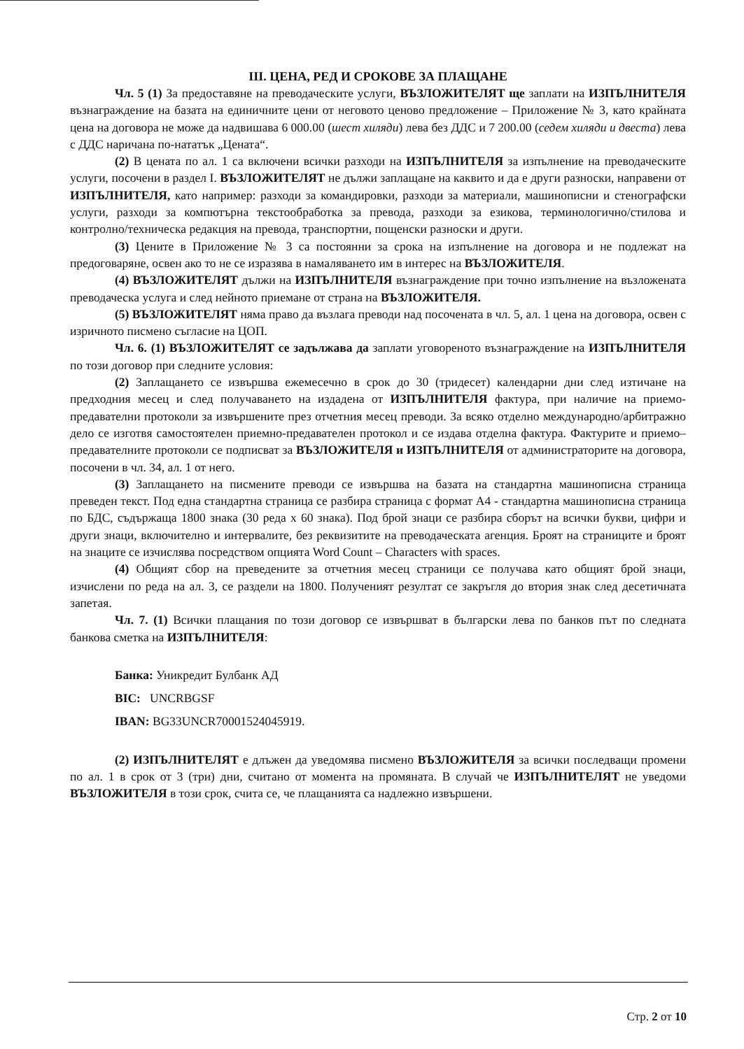III. ЦЕНА, РЕД И СРОКОВЕ ЗА ПЛАЩАНЕ
Чл. 5 (1) За предоставяне на преводаческите услуги, ВЪЗЛОЖИТЕЛЯТ ще заплати на ИЗПЪЛНИТЕЛЯ възнаграждение на базата на единичните цени от неговото ценово предложение – Приложение № 3, като крайната цена на договора не може да надвишава 6 000.00 (шест хиляди) лева без ДДС и 7 200.00 (седем хиляди и двеста) лева с ДДС наричана по-нататък „Цената“.
(2) В цената по ал. 1 са включени всички разходи на ИЗПЪЛНИТЕЛЯ за изпълнение на преводаческите услуги, посочени в раздел I. ВЪЗЛОЖИТЕЛЯТ не дължи заплащане на каквито и да е други разноски, направени от ИЗПЪЛНИТЕЛЯ, като например: разходи за командировки, разходи за материали, машинописни и стенографски услуги, разходи за компютърна текстообработка за превода, разходи за езикова, терминологично/стилова и контролно/техническа редакция на превода, транспортни, пощенски разноски и други.
(3) Цените в Приложение № 3 са постоянни за срока на изпълнение на договора и не подлежат на предоговаряне, освен ако то не се изразява в намаляването им в интерес на ВЪЗЛОЖИТЕЛЯ.
(4) ВЪЗЛОЖИТЕЛЯТ дължи на ИЗПЪЛНИТЕЛЯ възнаграждение при точно изпълнение на възложената преводаческа услуга и след нейното приемане от страна на ВЪЗЛОЖИТЕЛЯ.
(5) ВЪЗЛОЖИТЕЛЯТ няма право да възлага преводи над посочената в чл. 5, ал. 1 цена на договора, освен с изричното писмено съгласие на ЦОП.
Чл. 6. (1) ВЪЗЛОЖИТЕЛЯТ се задължава да заплати уговореното възнаграждение на ИЗПЪЛНИТЕЛЯ по този договор при следните условия:
(2) Заплащането се извършва ежемесечно в срок до 30 (тридесет) календарни дни след изтичане на предходния месец и след получаването на издадена от ИЗПЪЛНИТЕЛЯ фактура, при наличие на приемо-предавателни протоколи за извършените през отчетния месец преводи. За всяко отделно международно/арбитражно дело се изготвя самостоятелен приемно-предавателен протокол и се издава отделна фактура. Фактурите и приемо–предавателните протоколи се подписват за ВЪЗЛОЖИТЕЛЯ и ИЗПЪЛНИТЕЛЯ от администраторите на договора, посочени в чл. 34, ал. 1 от него.
(3) Заплащането на писмените преводи се извършва на базата на стандартна машинописна страница преведен текст. Под една стандартна страница се разбира страница с формат А4 - стандартна машинописна страница по БДС, съдържаща 1800 знака (30 реда х 60 знака). Под брой знаци се разбира сборът на всички букви, цифри и други знаци, включително и интервалите, без реквизитите на преводаческата агенция. Броят на страниците и броят на знаците се изчислява посредством опцията Word Count – Characters with spaces.
(4) Общият сбор на преведените за отчетния месец страници се получава като общият брой знаци, изчислени по реда на ал. 3, се раздели на 1800. Полученият резултат се закръгля до втория знак след десетичната запетая.
Чл. 7. (1) Всички плащания по този договор се извършват в български лева по банков път по следната банкова сметка на ИЗПЪЛНИТЕЛЯ:
Банка: Уникредит Булбанк АД
BIC: UNCRBGSF
IBAN: BG33UNCR70001524045919.
(2) ИЗПЪЛНИТЕЛЯТ е длъжен да уведомява писмено ВЪЗЛОЖИТЕЛЯ за всички последващи промени по ал. 1 в срок от 3 (три) дни, считано от момента на промяната. В случай че ИЗПЪЛНИТЕЛЯТ не уведоми ВЪЗЛОЖИТЕЛЯ в този срок, счита се, че плащанията са надлежно извършени.
Стр. 2 от 10